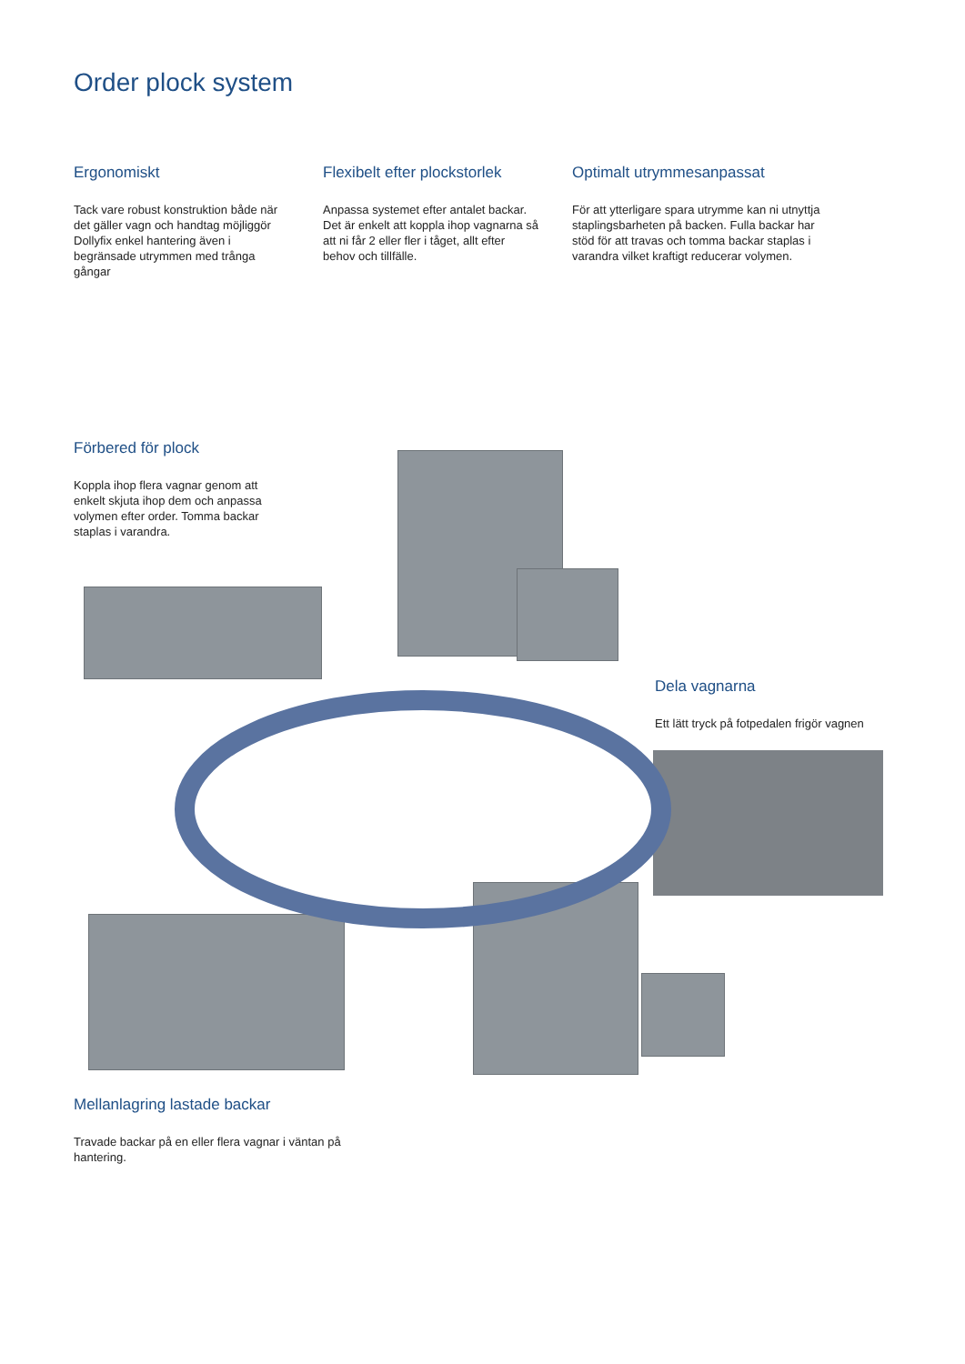Order plock system
Ergonomiskt
Tack vare robust konstruktion både när det gäller vagn och handtag möjliggör Dollyfix enkel hantering även i begränsade utrymmen med trånga gångar
Flexibelt efter plockstorlek
Anpassa systemet efter antalet backar. Det är enkelt att koppla ihop vagnarna så att ni får 2 eller fler i tåget, allt efter behov och tillfälle.
Optimalt utrymmesanpassat
För att ytterligare spara utrymme kan ni utnyttja staplingsbarheten på backen. Fulla backar har stöd för att travas och tomma backar staplas i varandra vilket kraftigt reducerar volymen.
Förbered för plock
Koppla ihop flera vagnar genom att enkelt skjuta ihop dem och anpassa volymen efter order. Tomma backar staplas i varandra.
Dela vagnarna
Ett lätt tryck på fotpedalen frigör vagnen
Mellanlagring lastade backar
Travade backar på en eller flera vagnar i väntan på hantering.